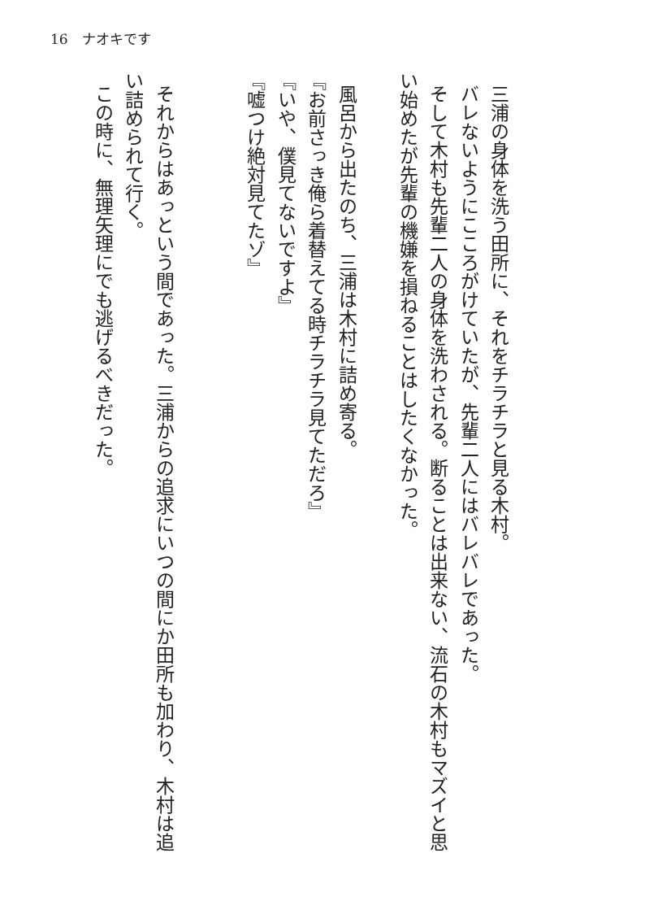16　ナオキです
三浦の身体を洗う田所に、それをチラチラと見る木村。
バレないようにこころがけていたが、先輩二人にはバレバレであった。
そして木村も先輩二人の身体を洗わされる。断ることは出来ない、流石の木村もマズイと思い始めたが先輩の機嫌を損ねることはしたくなかった。
風呂から出たのち、三浦は木村に詰め寄る。
『お前さっき俺ら着替えてる時チラチラ見てただろ』
『いや、僕見てないですよ』
『嘘つけ絶対見てたゾ』
それからはあっという間であった。三浦からの追求にいつの間にか田所も加わり、木村は追い詰められて行く。
この時に、無理矢理にでも逃げるべきだった。